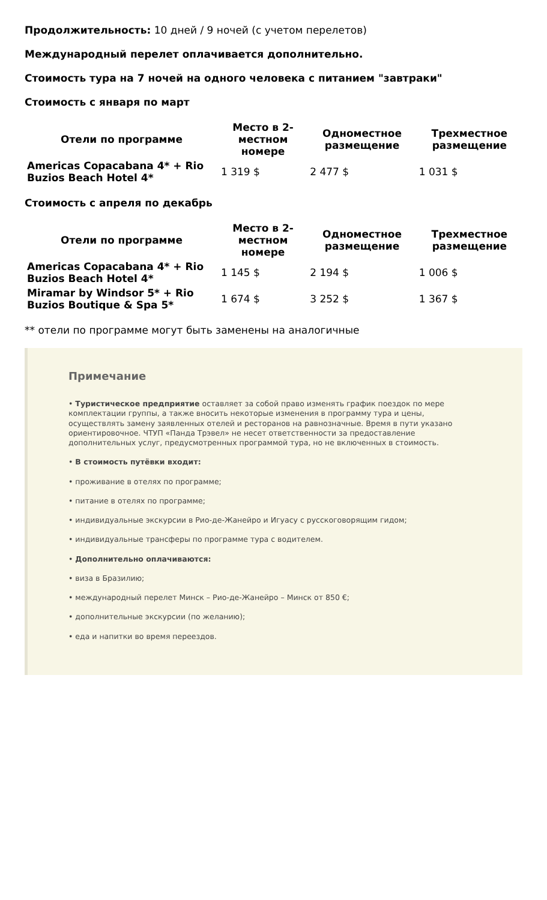Продолжительность: 10 дней / 9 ночей (с учетом перелетов)
Международный перелет оплачивается дополнительно.
Стоимость тура на 7 ночей на одного человека с питанием "завтраки"
Стоимость с января по март
| Отели по программе | Место в 2-местном номере | Одноместное размещение | Трехместное размещение |
| --- | --- | --- | --- |
| Americas Copacabana 4* + Rio Buzios Beach Hotel 4* | 1 319 $ | 2 477 $ | 1 031 $ |
Стоимость с апреля по декабрь
| Отели по программе | Место в 2-местном номере | Одноместное размещение | Трехместное размещение |
| --- | --- | --- | --- |
| Americas Copacabana 4* + Rio Buzios Beach Hotel 4* | 1 145 $ | 2 194 $ | 1 006 $ |
| Miramar by Windsor 5* + Rio Buzios Boutique & Spa 5* | 1 674 $ | 3 252 $ | 1 367 $ |
** отели по программе могут быть заменены на аналогичные
Примечание
• Туристическое предприятие оставляет за собой право изменять график поездок по мере комплектации группы, а также вносить некоторые изменения в программу тура и цены, осуществлять замену заявленных отелей и ресторанов на равнозначные. Время в пути указано ориентировочное. ЧТУП «Панда Трэвел» не несет ответственности за предоставление дополнительных услуг, предусмотренных программой тура, но не включенных в стоимость.
• В стоимость путёвки входит:
• проживание в отелях по программе;
• питание в отелях по программе;
• индивидуальные экскурсии в Рио-де-Жанейро и Игуасу с русскоговорящим гидом;
• индивидуальные трансферы по программе тура с водителем.
• Дополнительно оплачиваются:
• виза в Бразилию;
• международный перелет Минск – Рио-де-Жанейро – Минск от 850 €;
• дополнительные экскурсии (по желанию);
• еда и напитки во время переездов.